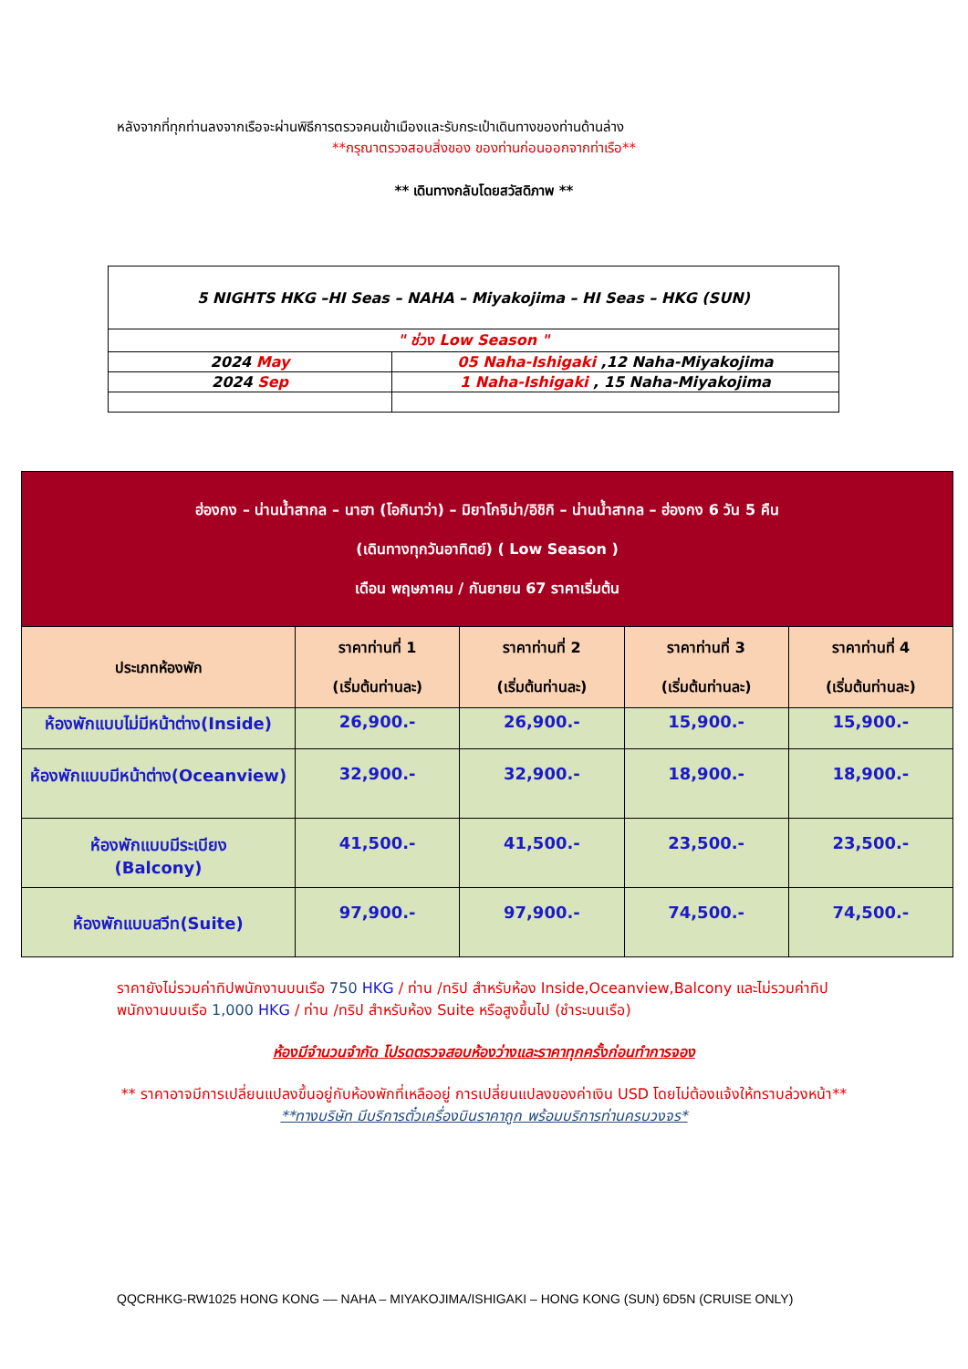หลังจากที่ทุกท่านลงจากเรือจะผ่านพิธีการตรวจคนเข้าเมืองและรับกระเป๋าเดินทางของท่านด้านล่าง
**กรุณาตรวจสอบสิ่งของ ของท่านก่อนออกจากท่าเรือ**
** เดินทางกลับโดยสวัสดิภาพ **
| 5 NIGHTS HKG –HI Seas – NAHA – Miyakojima – HI Seas – HKG (SUN) | |
| " ช่วง Low Season " | |
| 2024 May | 05 Naha-Ishigaki ,12 Naha-Miyakojima |
| 2024 Sep | 1 Naha-Ishigaki , 15 Naha-Miyakojima |
| ฮ่องกง – น่านน้ำสากล – นาฮา (โอกินาว่า) – มิยาโกจิม่า/อิชิกิ – น่านน้ำสากล – ฮ่องกง 6 วัน 5 คืน (เดินทางทุกวันอาทิตย์) ( Low Season ) เดือน พฤษภาคม / กันยายน 67 ราคาเริ่มต้น | | | | |
| ประเภทห้องพัก | ราคาท่านที่ 1 (เริ่มต้นท่านละ) | ราคาท่านที่ 2 (เริ่มต้นท่านละ) | ราคาท่านที่ 3 (เริ่มต้นท่านละ) | ราคาท่านที่ 4 (เริ่มต้นท่านละ) |
| ห้องพักแบบไม่มีหน้าต่าง(Inside) | 26,900.- | 26,900.- | 15,900.- | 15,900.- |
| ห้องพักแบบมีหน้าต่าง(Oceanview) | 32,900.- | 32,900.- | 18,900.- | 18,900.- |
| ห้องพักแบบมีระเบียง (Balcony) | 41,500.- | 41,500.- | 23,500.- | 23,500.- |
| ห้องพักแบบสวีท(Suite) | 97,900.- | 97,900.- | 74,500.- | 74,500.- |
ราคายังไม่รวมค่าทิปพนักงานบนเรือ 750 HKG / ท่าน /ทริป สำหรับห้อง Inside,Oceanview,Balcony และไม่รวมค่าทิปพนักงานบนเรือ 1,000 HKG / ท่าน /ทริป สำหรับห้อง Suite หรือสูงขึ้นไป (ชำระบนเรือ)
ห้องมีจำนวนจำกัด โปรดตรวจสอบห้องว่างและราคาทุกครั้งก่อนทำการจอง
** ราคาอาจมีการเปลี่ยนแปลงขึ้นอยู่กับห้องพักที่เหลืออยู่ การเปลี่ยนแปลงของค่าเงิน USD โดยไม่ต้องแจ้งให้ทราบล่วงหน้า**
**ทางบริษัท มีบริการตั๋วเครื่องบินราคาถูก พร้อมบริการท่านครบวงจร*
QQCRHKG-RW1025 HONG KONG –– NAHA – MIYAKOJIMA/ISHIGAKI – HONG KONG (SUN) 6D5N (CRUISE ONLY)